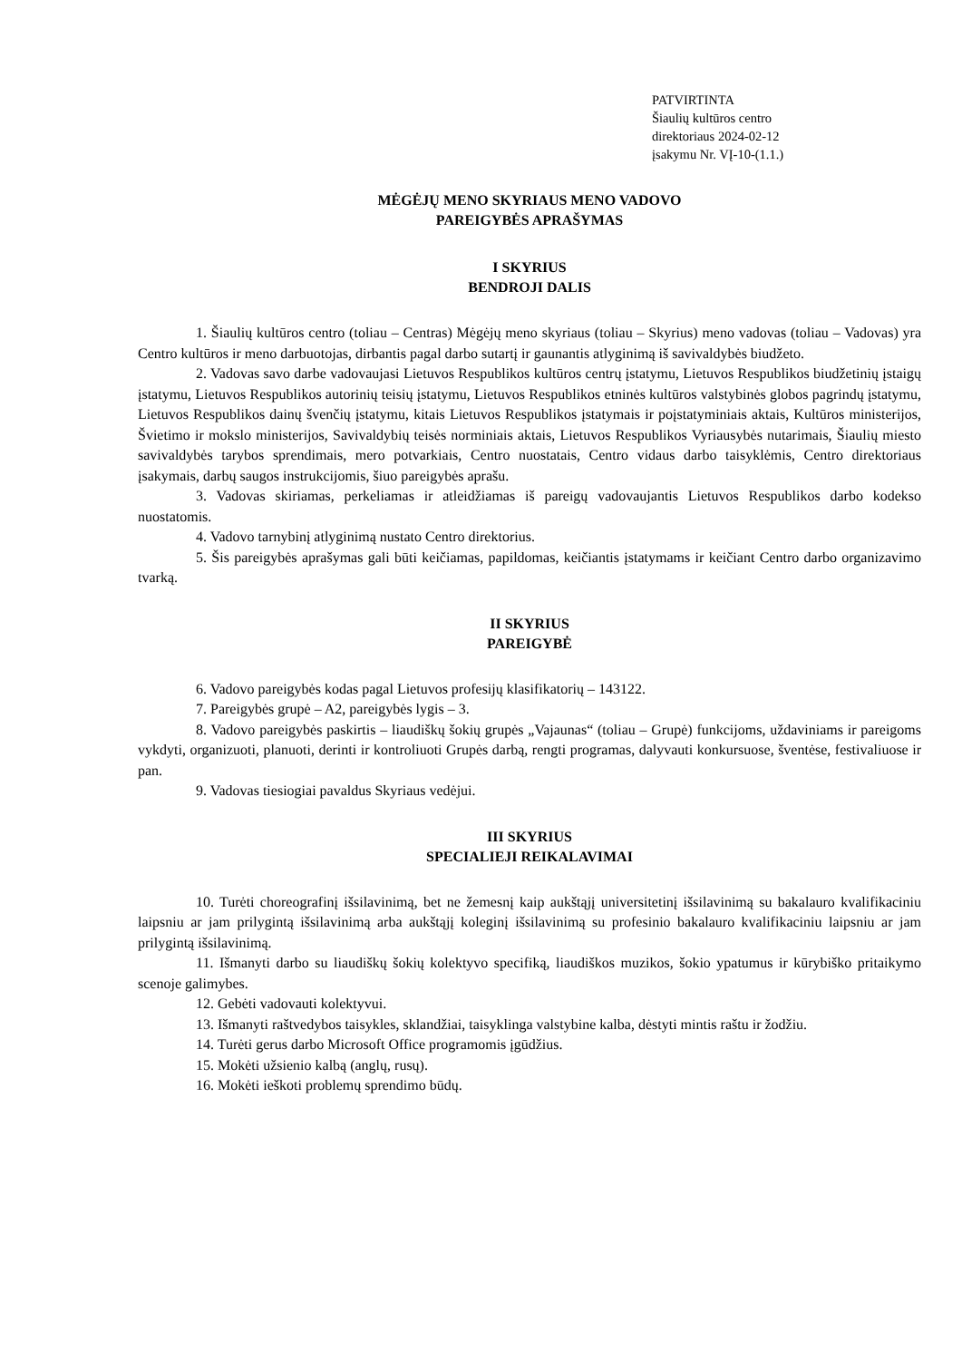PATVIRTINTA
Šiaulių kultūros centro
direktoriaus 2024-02-12
įsakymu Nr. VĮ-10-(1.1.)
MĖGĖJŲ MENO SKYRIAUS MENO VADOVO
PAREIGYBĖS APRAŠYMAS
I SKYRIUS
BENDROJI DALIS
1. Šiaulių kultūros centro (toliau – Centras) Mėgėjų meno skyriaus (toliau – Skyrius) meno vadovas (toliau – Vadovas) yra Centro kultūros ir meno darbuotojas, dirbantis pagal darbo sutartį ir gaunantis atlyginimą iš savivaldybės biudžeto.
2. Vadovas savo darbe vadovaujasi Lietuvos Respublikos kultūros centrų įstatymu, Lietuvos Respublikos biudžetinių įstaigų įstatymu, Lietuvos Respublikos autorinių teisių įstatymu, Lietuvos Respublikos etninės kultūros valstybinės globos pagrindų įstatymu, Lietuvos Respublikos dainų švenčių įstatymu, kitais Lietuvos Respublikos įstatymais ir poįstatyminiais aktais, Kultūros ministerijos, Švietimo ir mokslo ministerijos, Savivaldybių teisės norminiais aktais, Lietuvos Respublikos Vyriausybės nutarimais, Šiaulių miesto savivaldybės tarybos sprendimais, mero potvarkiais, Centro nuostatais, Centro vidaus darbo taisyklėmis, Centro direktoriaus įsakymais, darbų saugos instrukcijomis, šiuo pareigybės aprašu.
3. Vadovas skiriamas, perkeliamas ir atleidžiamas iš pareigų vadovaujantis Lietuvos Respublikos darbo kodekso nuostatomis.
4. Vadovo tarnybinį atlyginimą nustato Centro direktorius.
5. Šis pareigybės aprašymas gali būti keičiamas, papildomas, keičiantis įstatymams ir keičiant Centro darbo organizavimo tvarką.
II SKYRIUS
PAREIGYBĖ
6. Vadovo pareigybės kodas pagal Lietuvos profesijų klasifikatorių – 143122.
7. Pareigybės grupė – A2, pareigybės lygis – 3.
8. Vadovo pareigybės paskirtis – liaudiškų šokių grupės „Vajaunas“ (toliau – Grupė) funkcijoms, uždaviniams ir pareigoms vykdyti, organizuoti, planuoti, derinti ir kontroliuoti Grupės darbą, rengti programas, dalyvauti konkursuose, šventėse, festivaliuose ir pan.
9. Vadovas tiesiogiai pavaldus Skyriaus vedėjui.
III SKYRIUS
SPECIALIEJI REIKALAVIMAI
10. Turėti choreografinį išsilavinimą, bet ne žemesnį kaip aukštąjį universitetinį išsilavinimą su bakalauro kvalifikaciniu laipsniu ar jam prilygintą išsilavinimą arba aukštąjį koleginį išsilavinimą su profesinio bakalauro kvalifikaciniu laipsniu ar jam prilygintą išsilavinimą.
11. Išmanyti darbo su liaudiškų šokių kolektyvo specifiką, liaudiškos muzikos, šokio ypatumus ir kūrybiško pritaikymo scenoje galimybes.
12. Gebėti vadovauti kolektyvui.
13. Išmanyti raštvedybos taisykles, sklandžiai, taisyklinga valstybine kalba, dėstyti mintis raštu ir žodžiu.
14. Turėti gerus darbo Microsoft Office programomis įgūdžius.
15. Mokėti užsienio kalbą (anglų, rusų).
16. Mokėti ieškoti problemų sprendimo būdų.